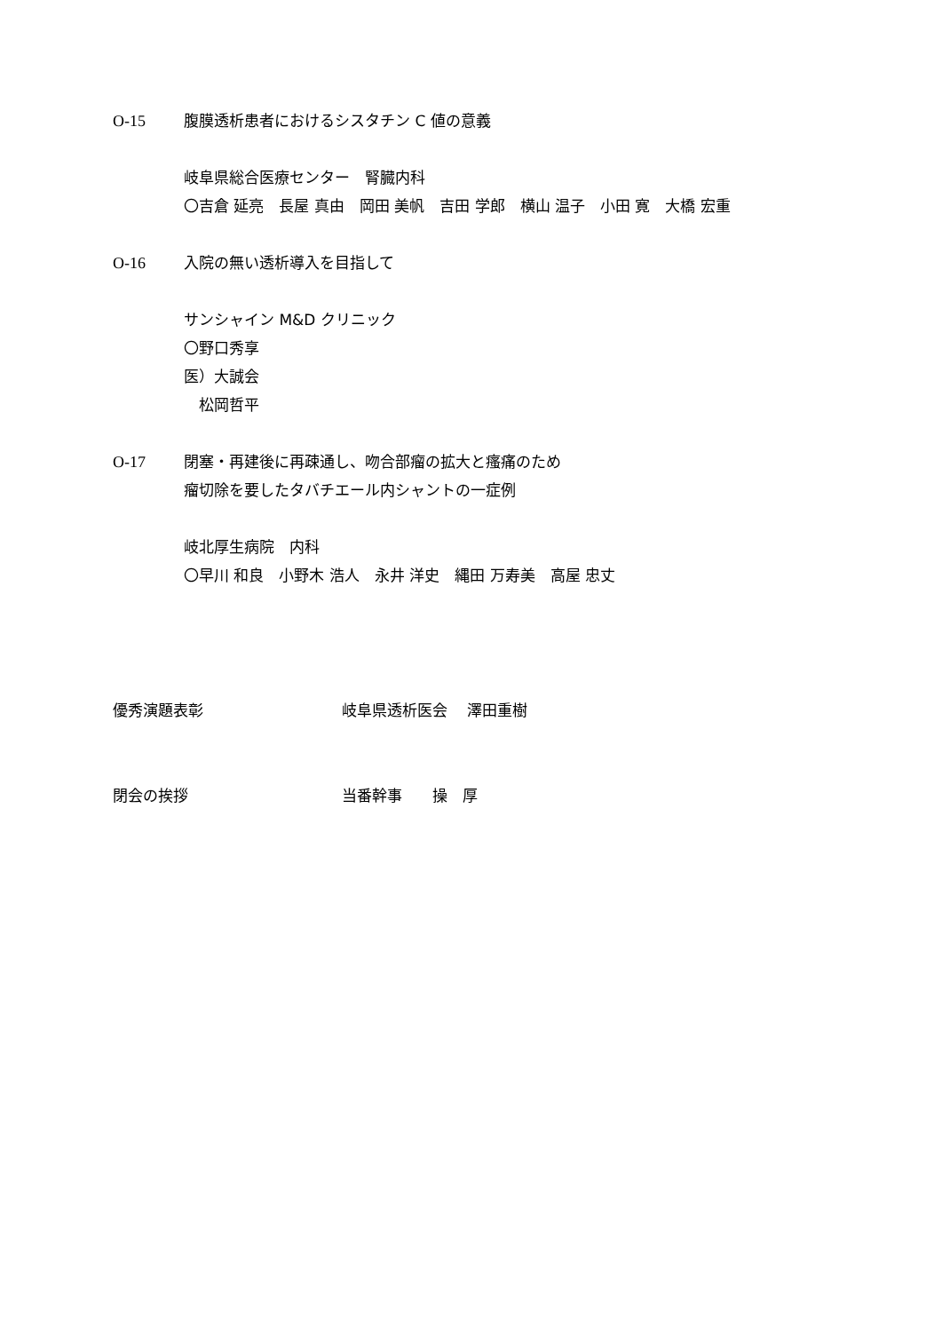O-15 腹膜透析患者におけるシスタチン C 値の意義
岐阜県総合医療センター　腎臓内科
〇吉倉 延亮　長屋 真由　岡田 美帆　吉田 学郎　横山 温子　小田 寛　大橋 宏重
O-16 入院の無い透析導入を目指して
サンシャイン M&D クリニック
〇野口秀享
医）大誠会
　松岡哲平
O-17 閉塞・再建後に再疎通し、吻合部瘤の拡大と瘙痛のため
瘤切除を要したタバチエール内シャントの一症例
岐北厚生病院　内科
〇早川 和良　小野木 浩人　永井 洋史　縄田 万寿美　高屋 忠丈
優秀演題表彰 岐阜県透析医会　 澤田重樹
閉会の挨拶 当番幹事　　操　厚